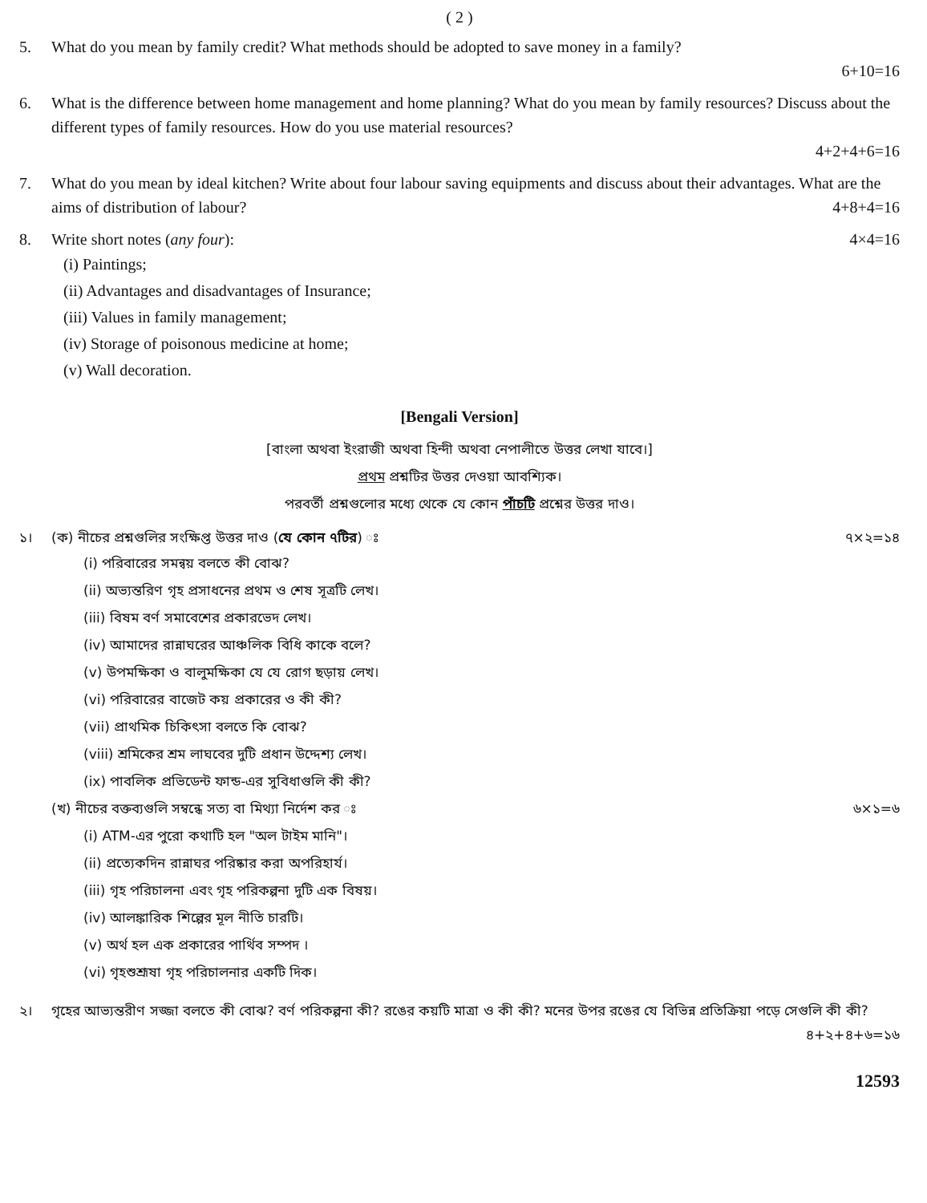( 2 )
5. What do you mean by family credit? What methods should be adopted to save money in a family?
6+10=16
6. What is the difference between home management and home planning? What do you mean by family resources? Discuss about the different types of family resources. How do you use material resources?
4+2+4+6=16
7. What do you mean by ideal kitchen? Write about four labour saving equipments and discuss about their advantages. What are the aims of distribution of labour? 4+8+4=16
8. Write short notes (any four): 4×4=16
(i) Paintings;
(ii) Advantages and disadvantages of Insurance;
(iii) Values in family management;
(iv) Storage of poisonous medicine at home;
(v) Wall decoration.
[Bengali Version]
[বাংলা অথবা ইংরাজী অথবা হিন্দী অথবা নেপালীতে উত্তর লেখা যাবে।]
প্রথম প্রশ্নটির উত্তর দেওয়া আবশ্যিক।
পরবর্তী প্রশ্নগুলোর মধ্যে থেকে যে কোন পাঁচটি প্রশ্নের উত্তর দাও।
১। (ক) নীচের প্রশ্নগুলির সংক্ষিপ্ত উত্তর দাও (যে কোন ৭টির) ঃ ৭×২=১৪
(i) পরিবারের সমন্বয় বলতে কী বোঝ?
(ii) অভ্যন্তরিণ গৃহ প্রসাধনের প্রথম ও শেষ সূত্রটি লেখ।
(iii) বিষম বর্ণ সমাবেশের প্রকারভেদ লেখ।
(iv) আমাদের রান্নাঘরের আঞ্চলিক বিধি কাকে বলে?
(v) উপমক্ষিকা ও বালুমক্ষিকা যে যে রোগ ছড়ায় লেখ।
(vi) পরিবারের বাজেট কয় প্রকারের ও কী কী?
(vii) প্রাথমিক চিকিৎসা বলতে কি বোঝ?
(viii) শ্রমিকের শ্রম লাঘবের দুটি প্রধান উদ্দেশ্য লেখ।
(ix) পাবলিক প্রভিডেন্ট ফান্ড-এর সুবিধাগুলি কী কী?
(খ) নীচের বক্তব্যগুলি সম্বন্ধে সত্য বা মিথ্যা নির্দেশ কর ঃ ৬×১=৬
(i) ATM-এর পুরো কথাটি হল "অল টাইম মানি"।
(ii) প্রত্যেকদিন রান্নাঘর পরিষ্কার করা অপরিহার্য।
(iii) গৃহ পরিচালনা এবং গৃহ পরিকল্পনা দুটি এক বিষয়।
(iv) আলঙ্কারিক শিল্পের মূল নীতি চারটি।
(v) অর্থ হল এক প্রকারের পার্থিব সম্পদ ।
(vi) গৃহশুশ্রূষা গৃহ পরিচালনার একটি দিক।
২। গৃহের আভ্যন্তরীণ সজ্জা বলতে কী বোঝ? বর্ণ পরিকল্পনা কী? রঙের কয়টি মাত্রা ও কী কী? মনের উপর রঙের যে বিভিন্ন প্রতিক্রিয়া পড়ে সেগুলি কী কী? ৪+২+৪+৬=১৬
12593